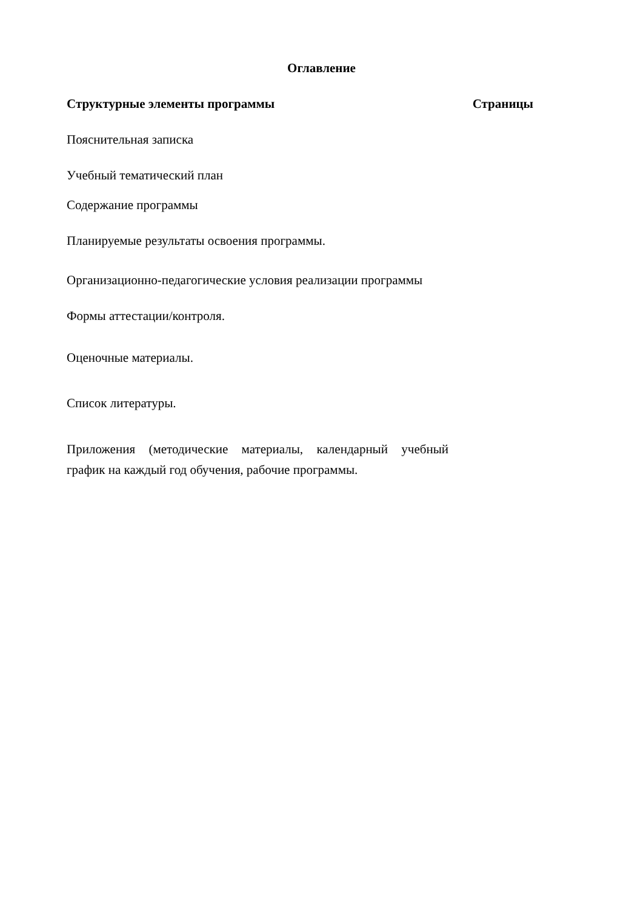Оглавление
Структурные элементы программы Страницы
Пояснительная записка
Учебный тематический план
Содержание программы
Планируемые результаты освоения программы.
Организационно-педагогические условия реализации программы
Формы аттестации/контроля.
Оценочные материалы.
Список литературы.
Приложения (методические материалы, календарный учебный график на каждый год обучения, рабочие программы.